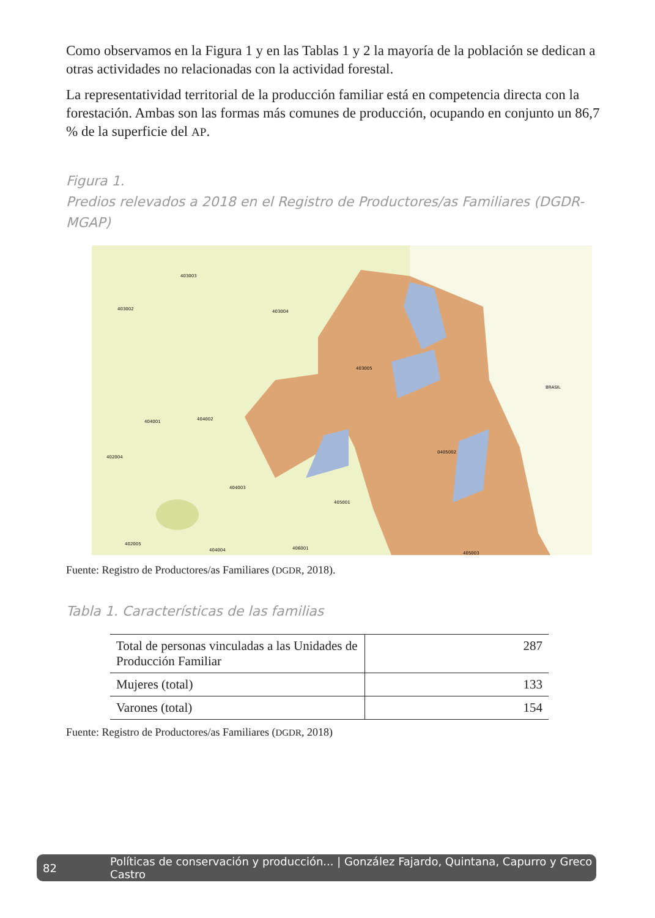Como observamos en la Figura 1 y en las Tablas 1 y 2 la mayoría de la población se dedican a otras actividades no relacionadas con la actividad forestal.
La representatividad territorial de la producción familiar está en competencia directa con la forestación. Ambas son las formas más comunes de producción, ocupando en conjunto un 86,7 % de la superficie del AP.
Figura 1.
Predios relevados a 2018 en el Registro de Productores/as Familiares (DGDR-MGAP)
403003
403002
403004
403005
BRASIL
404001
404002
402004
0405002
404003
405001
402005
404004
406001
405003
Fuente: Registro de Productores/as Familiares (DGDR, 2018).
Tabla 1. Características de las familias
| Total de personas vinculadas a las Unidades de Producción Familiar | 287 |
| Mujeres (total) | 133 |
| Varones (total) | 154 |
Fuente: Registro de Productores/as Familiares (DGDR, 2018)
82 Políticas de conservación y producción... | González Fajardo, Quintana, Capurro y Greco Castro